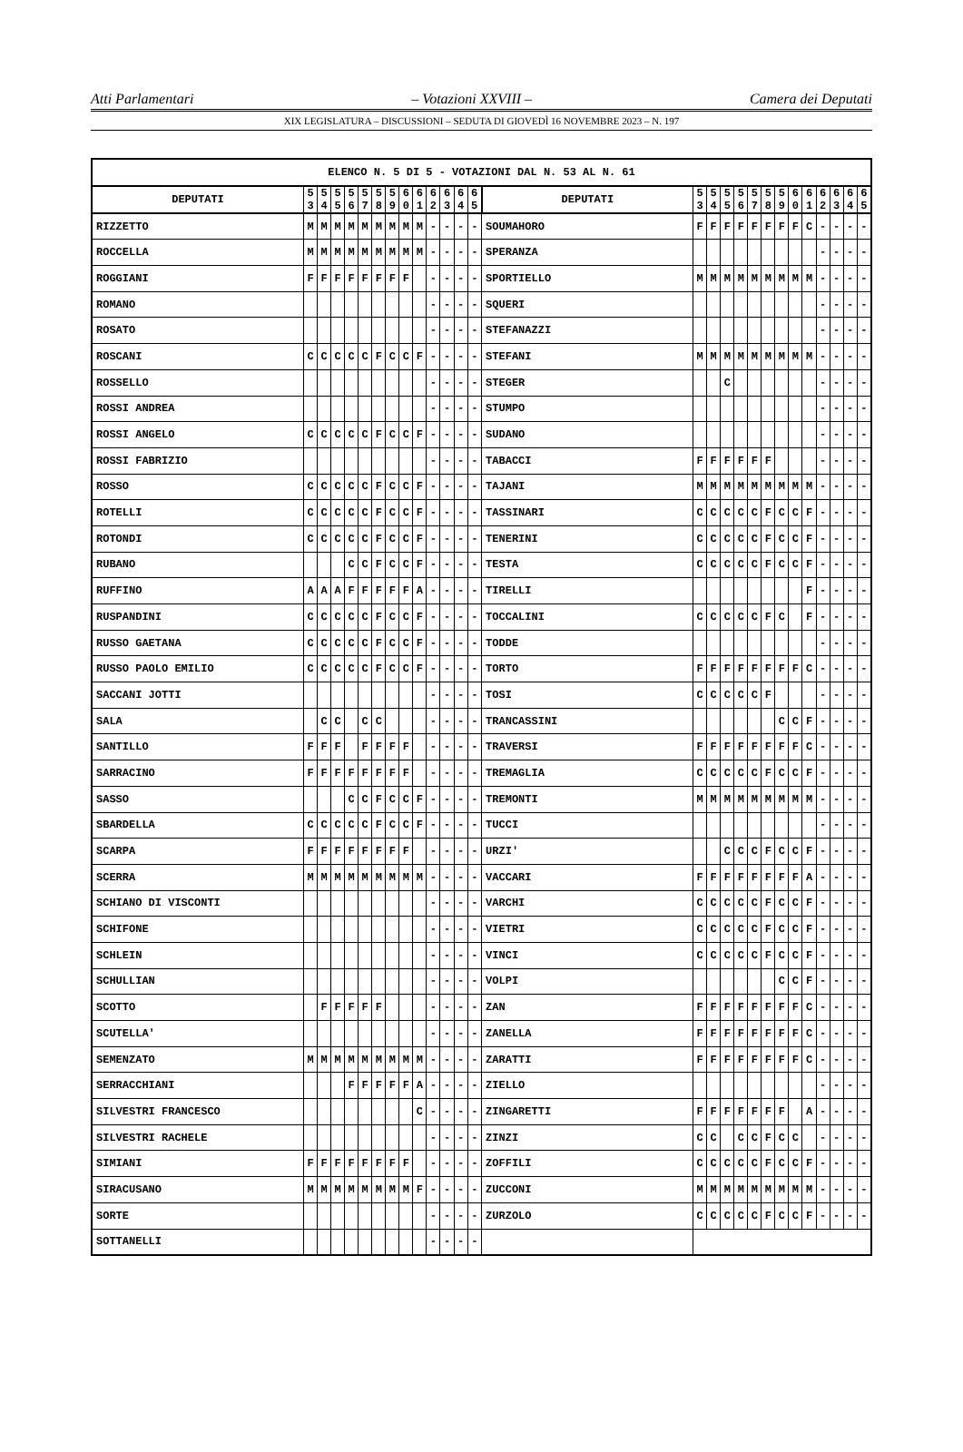Atti Parlamentari – Votazioni XXVIII – Camera dei Deputati
XIX LEGISLATURA – DISCUSSIONI – SEDUTA DI GIOVEDÌ 16 NOVEMBRE 2023 – N. 197
| ELENCO N. 5 DI 5 - VOTAZIONI DAL N. 53 AL N. 61 | | | | | | | | | | | | | | | | | | | | | | | | | | | |
| --- | --- | --- | --- | --- | --- | --- | --- | --- | --- | --- | --- | --- | --- | --- | --- | --- | --- | --- | --- | --- | --- | --- | --- | --- | --- | --- | --- |
| DEPUTATI | 5 3 | 5 4 | 5 5 | 5 6 | 5 7 | 5 8 | 5 9 | 6 0 | 6 1 | 6 2 | 6 3 | 6 4 | 6 5 | DEPUTATI | 5 3 | 5 4 | 5 5 | 5 6 | 5 7 | 5 8 | 5 9 | 6 0 | 6 1 | 6 2 | 6 3 | 6 4 | 6 5 |
| RIZZETTO | M | M | M | M | M | M | M | M | M | - | - | - | - | SOUMAHORO | F | F | F | F | F | F | F | F | C | - | - | - | - |
| ROCCELLA | M | M | M | M | M | M | M | M | M | - | - | - | - | SPERANZA | | | | | | | | | | - | - | - | - |
| ROGGIANI | F | F | F | F | F | F | F | F | | - | - | - | - | SPORTIELLO | M | M | M | M | M | M | M | M | M | - | - | - | - |
| ROMANO | | | | | | | | | | - | - | - | - | SQUERI | | | | | | | | | | - | - | - | - |
| ROSATO | | | | | | | | | | - | - | - | - | STEFANAZZI | | | | | | | | | | - | - | - | - |
| ROSCANI | C | C | C | C | C | F | C | C | F | - | - | - | - | STEFANI | M | M | M | M | M | M | M | M | M | - | - | - | - |
| ROSSELLO | | | | | | | | | | - | - | - | - | STEGER | | | C | | | | | | | - | - | - | - |
| ROSSI ANDREA | | | | | | | | | | - | - | - | - | STUMPO | | | | | | | | | | - | - | - | - |
| ROSSI ANGELO | C | C | C | C | C | F | C | C | F | - | - | - | - | SUDANO | | | | | | | | | | - | - | - | - |
| ROSSI FABRIZIO | | | | | | | | | | - | - | - | - | TABACCI | F | F | F | F | F | F | | | | - | - | - | - |
| ROSSO | C | C | C | C | C | F | C | C | F | - | - | - | - | TAJANI | M | M | M | M | M | M | M | M | M | - | - | - | - |
| ROTELLI | C | C | C | C | C | F | C | C | F | - | - | - | - | TASSINARI | C | C | C | C | C | F | C | C | F | - | - | - | - |
| ROTONDI | C | C | C | C | C | F | C | C | F | - | - | - | - | TENERINI | C | C | C | C | C | F | C | C | F | - | - | - | - |
| RUBANO | | | | C | C | F | C | C | F | - | - | - | - | TESTA | C | C | C | C | C | F | C | C | F | - | - | - | - |
| RUFFINO | A | A | A | F | F | F | F | F | A | - | - | - | - | TIRELLI | | | | | | | | | F | - | - | - | - |
| RUSPANDINI | C | C | C | C | C | F | C | C | F | - | - | - | - | TOCCALINI | C | C | C | C | C | F | C | | F | - | - | - | - |
| RUSSO GAETANA | C | C | C | C | C | F | C | C | F | - | - | - | - | TODDE | | | | | | | | | | - | - | - | - |
| RUSSO PAOLO EMILIO | C | C | C | C | C | F | C | C | F | - | - | - | - | TORTO | F | F | F | F | F | F | F | F | C | - | - | - | - |
| SACCANI JOTTI | | | | | | | | | | - | - | - | - | TOSI | C | C | C | C | C | F | | | | - | - | - | - |
| SALA | | C | C | | C | C | | | | - | - | - | - | TRANCASSINI | | | | | | | C | C | F | - | - | - | - |
| SANTILLO | F | F | F | | F | F | F | F | | - | - | - | - | TRAVERSI | F | F | F | F | F | F | F | F | C | - | - | - | - |
| SARRACINO | F | F | F | F | F | F | F | F | | - | - | - | - | TREMAGLIA | C | C | C | C | C | F | C | C | F | - | - | - | - |
| SASSO | | | | C | C | F | C | C | F | - | - | - | - | TREMONTI | M | M | M | M | M | M | M | M | M | - | - | - | - |
| SBARDELLA | C | C | C | C | C | F | C | C | F | - | - | - | - | TUCCI | | | | | | | | | | - | - | - | - |
| SCARPA | F | F | F | F | F | F | F | F | | - | - | - | - | URZI' | | | C | C | C | F | C | C | F | - | - | - | - |
| SCERRA | M | M | M | M | M | M | M | M | M | - | - | - | - | VACCARI | F | F | F | F | F | F | F | F | A | - | - | - | - |
| SCHIANO DI VISCONTI | | | | | | | | | | - | - | - | - | VARCHI | C | C | C | C | C | F | C | C | F | - | - | - | - |
| SCHIFONE | | | | | | | | | | - | - | - | - | VIETRI | C | C | C | C | C | F | C | C | F | - | - | - | - |
| SCHLEIN | | | | | | | | | | - | - | - | - | VINCI | C | C | C | C | C | F | C | C | F | - | - | - | - |
| SCHULLIAN | | | | | | | | | | - | - | - | - | VOLPI | | | | | | | C | C | F | - | - | - | - |
| SCOTTO | | F | F | F | F | F | | | | - | - | - | - | ZAN | F | F | F | F | F | F | F | F | C | - | - | - | - |
| SCUTELLA' | | | | | | | | | | - | - | - | - | ZANELLA | F | F | F | F | F | F | F | F | C | - | - | - | - |
| SEMENZATO | M | M | M | M | M | M | M | M | M | - | - | - | - | ZARATTI | F | F | F | F | F | F | F | F | C | - | - | - | - |
| SERRACCHIANI | | | | F | F | F | F | F | A | - | - | - | - | ZIELLO | | | | | | | | | | - | - | - | - |
| SILVESTRI FRANCESCO | | | | | | | | | C | - | - | - | - | ZINGARETTI | F | F | F | F | F | F | F | | A | - | - | - | - |
| SILVESTRI RACHELE | | | | | | | | | | - | - | - | - | ZINZI | C | C | | C | C | F | C | C | | - | - | - | - |
| SIMIANI | F | F | F | F | F | F | F | F | | - | - | - | - | ZOFFILI | C | C | C | C | C | F | C | C | F | - | - | - | - |
| SIRACUSANO | M | M | M | M | M | M | M | M | F | - | - | - | - | ZUCCONI | M | M | M | M | M | M | M | M | M | - | - | - | - |
| SORTE | | | | | | | | | | - | - | - | - | ZURZOLO | C | C | C | C | C | F | C | C | F | - | - | - | - |
| SOTTANELLI | | | | | | | | | | - | - | - | - | | | | | | | | | | | | | | |